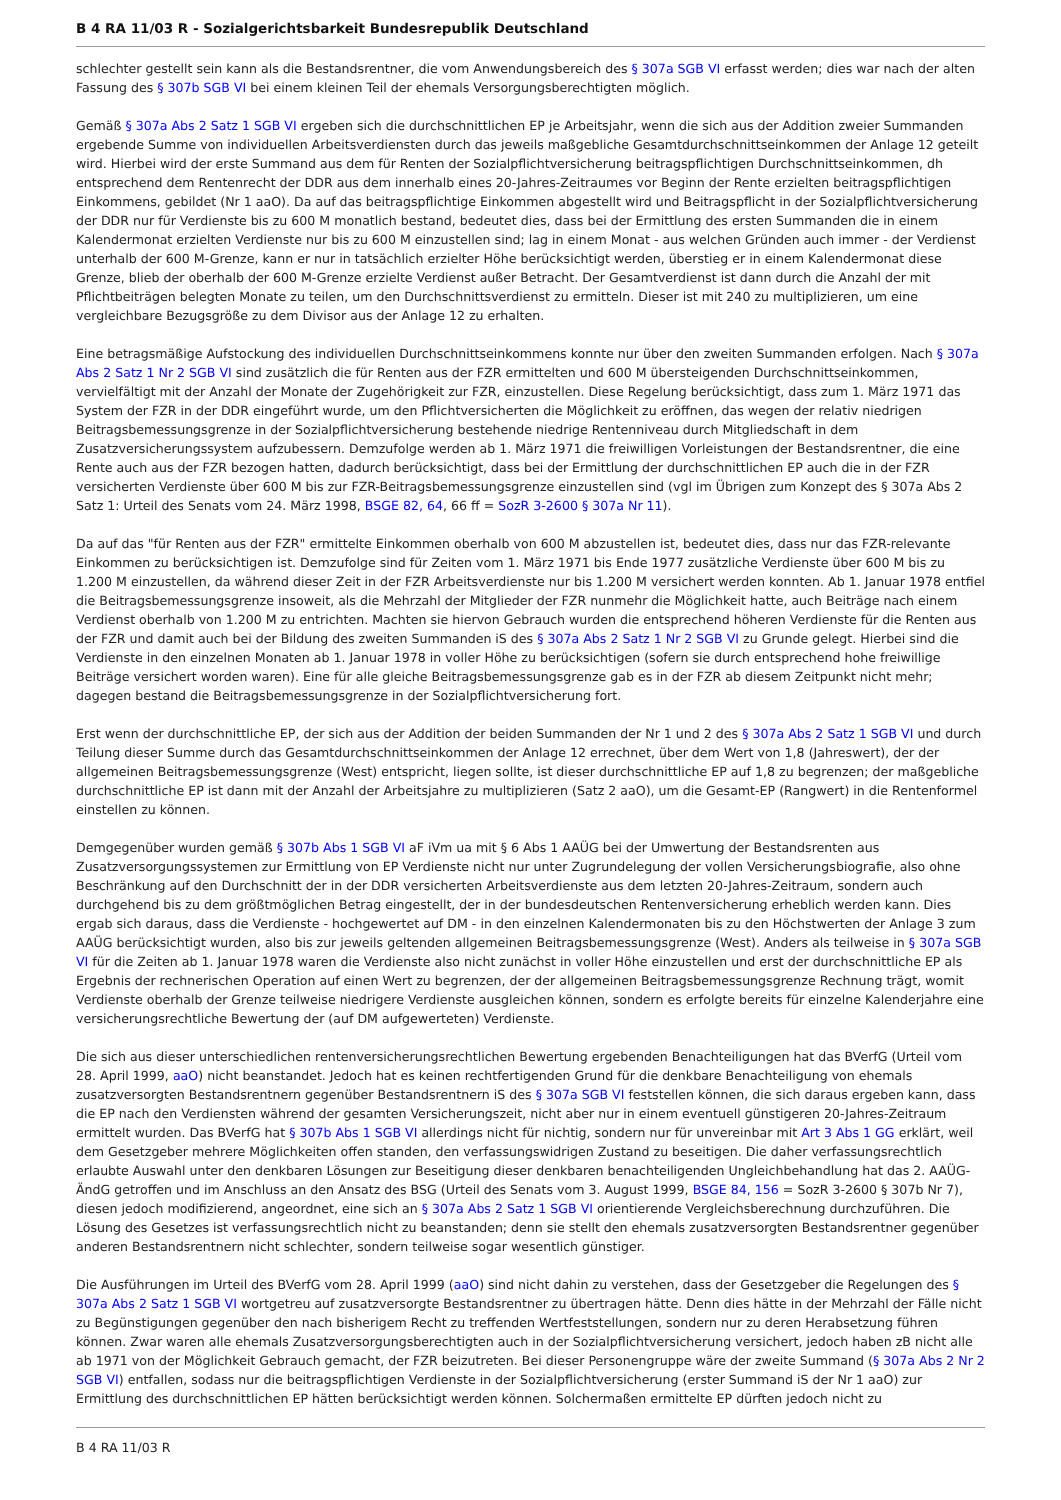B 4 RA 11/03 R - Sozialgerichtsbarkeit Bundesrepublik Deutschland
schlechter gestellt sein kann als die Bestandsrentner, die vom Anwendungsbereich des § 307a SGB VI erfasst werden; dies war nach der alten Fassung des § 307b SGB VI bei einem kleinen Teil der ehemals Versorgungsberechtigten möglich.
Gemäß § 307a Abs 2 Satz 1 SGB VI ergeben sich die durchschnittlichen EP je Arbeitsjahr, wenn die sich aus der Addition zweier Summanden ergebende Summe von individuellen Arbeitsverdiensten durch das jeweils maßgebliche Gesamtdurchschnittseinkommen der Anlage 12 geteilt wird. Hierbei wird der erste Summand aus dem für Renten der Sozialpflichtversicherung beitragspflichtigen Durchschnittseinkommen, dh entsprechend dem Rentenrecht der DDR aus dem innerhalb eines 20-Jahres-Zeitraumes vor Beginn der Rente erzielten beitragspflichtigen Einkommens, gebildet (Nr 1 aaO). Da auf das beitragspflichtige Einkommen abgestellt wird und Beitragspflicht in der Sozialpflichtversicherung der DDR nur für Verdienste bis zu 600 M monatlich bestand, bedeutet dies, dass bei der Ermittlung des ersten Summanden die in einem Kalendermonat erzielten Verdienste nur bis zu 600 M einzustellen sind; lag in einem Monat - aus welchen Gründen auch immer - der Verdienst unterhalb der 600 M-Grenze, kann er nur in tatsächlich erzielter Höhe berücksichtigt werden, überstieg er in einem Kalendermonat diese Grenze, blieb der oberhalb der 600 M-Grenze erzielte Verdienst außer Betracht. Der Gesamtverdienst ist dann durch die Anzahl der mit Pflichtbeiträgen belegten Monate zu teilen, um den Durchschnittsverdienst zu ermitteln. Dieser ist mit 240 zu multiplizieren, um eine vergleichbare Bezugsgröße zu dem Divisor aus der Anlage 12 zu erhalten.
Eine betragsmäßige Aufstockung des individuellen Durchschnittseinkommens konnte nur über den zweiten Summanden erfolgen. Nach § 307a Abs 2 Satz 1 Nr 2 SGB VI sind zusätzlich die für Renten aus der FZR ermittelten und 600 M übersteigenden Durchschnittseinkommen, vervielfältigt mit der Anzahl der Monate der Zugehörigkeit zur FZR, einzustellen. Diese Regelung berücksichtigt, dass zum 1. März 1971 das System der FZR in der DDR eingeführt wurde, um den Pflichtversicherten die Möglichkeit zu eröffnen, das wegen der relativ niedrigen Beitragsbemessungsgrenze in der Sozialpflichtversicherung bestehende niedrige Rentenniveau durch Mitgliedschaft in dem Zusatzversicherungssystem aufzubessern. Demzufolge werden ab 1. März 1971 die freiwilligen Vorleistungen der Bestandsrentner, die eine Rente auch aus der FZR bezogen hatten, dadurch berücksichtigt, dass bei der Ermittlung der durchschnittlichen EP auch die in der FZR versicherten Verdienste über 600 M bis zur FZR-Beitragsbemessungsgrenze einzustellen sind (vgl im Übrigen zum Konzept des § 307a Abs 2 Satz 1: Urteil des Senats vom 24. März 1998, BSGE 82, 64, 66 ff = SozR 3-2600 § 307a Nr 11).
Da auf das "für Renten aus der FZR" ermittelte Einkommen oberhalb von 600 M abzustellen ist, bedeutet dies, dass nur das FZR-relevante Einkommen zu berücksichtigen ist. Demzufolge sind für Zeiten vom 1. März 1971 bis Ende 1977 zusätzliche Verdienste über 600 M bis zu 1.200 M einzustellen, da während dieser Zeit in der FZR Arbeitsverdienste nur bis 1.200 M versichert werden konnten. Ab 1. Januar 1978 entfiel die Beitragsbemessungsgrenze insoweit, als die Mehrzahl der Mitglieder der FZR nunmehr die Möglichkeit hatte, auch Beiträge nach einem Verdienst oberhalb von 1.200 M zu entrichten. Machten sie hiervon Gebrauch wurden die entsprechend höheren Verdienste für die Renten aus der FZR und damit auch bei der Bildung des zweiten Summanden iS des § 307a Abs 2 Satz 1 Nr 2 SGB VI zu Grunde gelegt. Hierbei sind die Verdienste in den einzelnen Monaten ab 1. Januar 1978 in voller Höhe zu berücksichtigen (sofern sie durch entsprechend hohe freiwillige Beiträge versichert worden waren). Eine für alle gleiche Beitragsbemessungsgrenze gab es in der FZR ab diesem Zeitpunkt nicht mehr; dagegen bestand die Beitragsbemessungsgrenze in der Sozialpflichtversicherung fort.
Erst wenn der durchschnittliche EP, der sich aus der Addition der beiden Summanden der Nr 1 und 2 des § 307a Abs 2 Satz 1 SGB VI und durch Teilung dieser Summe durch das Gesamtdurchschnittseinkommen der Anlage 12 errechnet, über dem Wert von 1,8 (Jahreswert), der der allgemeinen Beitragsbemessungsgrenze (West) entspricht, liegen sollte, ist dieser durchschnittliche EP auf 1,8 zu begrenzen; der maßgebliche durchschnittliche EP ist dann mit der Anzahl der Arbeitsjahre zu multiplizieren (Satz 2 aaO), um die Gesamt-EP (Rangwert) in die Rentenformel einstellen zu können.
Demgegenüber wurden gemäß § 307b Abs 1 SGB VI aF iVm ua mit § 6 Abs 1 AAÜG bei der Umwertung der Bestandsrenten aus Zusatzversorgungssystemen zur Ermittlung von EP Verdienste nicht nur unter Zugrundelegung der vollen Versicherungsbiografie, also ohne Beschränkung auf den Durchschnitt der in der DDR versicherten Arbeitsverdienste aus dem letzten 20-Jahres-Zeitraum, sondern auch durchgehend bis zu dem größtmöglichen Betrag eingestellt, der in der bundesdeutschen Rentenversicherung erheblich werden kann. Dies ergab sich daraus, dass die Verdienste - hochgewertet auf DM - in den einzelnen Kalendermonaten bis zu den Höchstwerten der Anlage 3 zum AAÜG berücksichtigt wurden, also bis zur jeweils geltenden allgemeinen Beitragsbemessungsgrenze (West). Anders als teilweise in § 307a SGB VI für die Zeiten ab 1. Januar 1978 waren die Verdienste also nicht zunächst in voller Höhe einzustellen und erst der durchschnittliche EP als Ergebnis der rechnerischen Operation auf einen Wert zu begrenzen, der der allgemeinen Beitragsbemessungsgrenze Rechnung trägt, womit Verdienste oberhalb der Grenze teilweise niedrigere Verdienste ausgleichen können, sondern es erfolgte bereits für einzelne Kalenderjahre eine versicherungsrechtliche Bewertung der (auf DM aufgewerteten) Verdienste.
Die sich aus dieser unterschiedlichen rentenversicherungsrechtlichen Bewertung ergebenden Benachteiligungen hat das BVerfG (Urteil vom 28. April 1999, aaO) nicht beanstandet. Jedoch hat es keinen rechtfertigenden Grund für die denkbare Benachteiligung von ehemals zusatzversorgten Bestandsrentnern gegenüber Bestandsrentnern iS des § 307a SGB VI feststellen können, die sich daraus ergeben kann, dass die EP nach den Verdiensten während der gesamten Versicherungszeit, nicht aber nur in einem eventuell günstigeren 20-Jahres-Zeitraum ermittelt wurden. Das BVerfG hat § 307b Abs 1 SGB VI allerdings nicht für nichtig, sondern nur für unvereinbar mit Art 3 Abs 1 GG erklärt, weil dem Gesetzgeber mehrere Möglichkeiten offen standen, den verfassungswidrigen Zustand zu beseitigen. Die daher verfassungsrechtlich erlaubte Auswahl unter den denkbaren Lösungen zur Beseitigung dieser denkbaren benachteiligenden Ungleichbehandlung hat das 2. AAÜG-ÄndG getroffen und im Anschluss an den Ansatz des BSG (Urteil des Senats vom 3. August 1999, BSGE 84, 156 = SozR 3-2600 § 307b Nr 7), diesen jedoch modifizierend, angeordnet, eine sich an § 307a Abs 2 Satz 1 SGB VI orientierende Vergleichsberechnung durchzuführen. Die Lösung des Gesetzes ist verfassungsrechtlich nicht zu beanstanden; denn sie stellt den ehemals zusatzversorgten Bestandsrentner gegenüber anderen Bestandsrentnern nicht schlechter, sondern teilweise sogar wesentlich günstiger.
Die Ausführungen im Urteil des BVerfG vom 28. April 1999 (aaO) sind nicht dahin zu verstehen, dass der Gesetzgeber die Regelungen des § 307a Abs 2 Satz 1 SGB VI wortgetreu auf zusatzversorgte Bestandsrentner zu übertragen hätte. Denn dies hätte in der Mehrzahl der Fälle nicht zu Begünstigungen gegenüber den nach bisherigem Recht zu treffenden Wertfeststellungen, sondern nur zu deren Herabsetzung führen können. Zwar waren alle ehemals Zusatzversorgungsberechtigten auch in der Sozialpflichtversicherung versichert, jedoch haben zB nicht alle ab 1971 von der Möglichkeit Gebrauch gemacht, der FZR beizutreten. Bei dieser Personengruppe wäre der zweite Summand (§ 307a Abs 2 Nr 2 SGB VI) entfallen, sodass nur die beitragspflichtigen Verdienste in der Sozialpflichtversicherung (erster Summand iS der Nr 1 aaO) zur Ermittlung des durchschnittlichen EP hätten berücksichtigt werden können. Solchermaßen ermittelte EP dürften jedoch nicht zu
B 4 RA 11/03 R